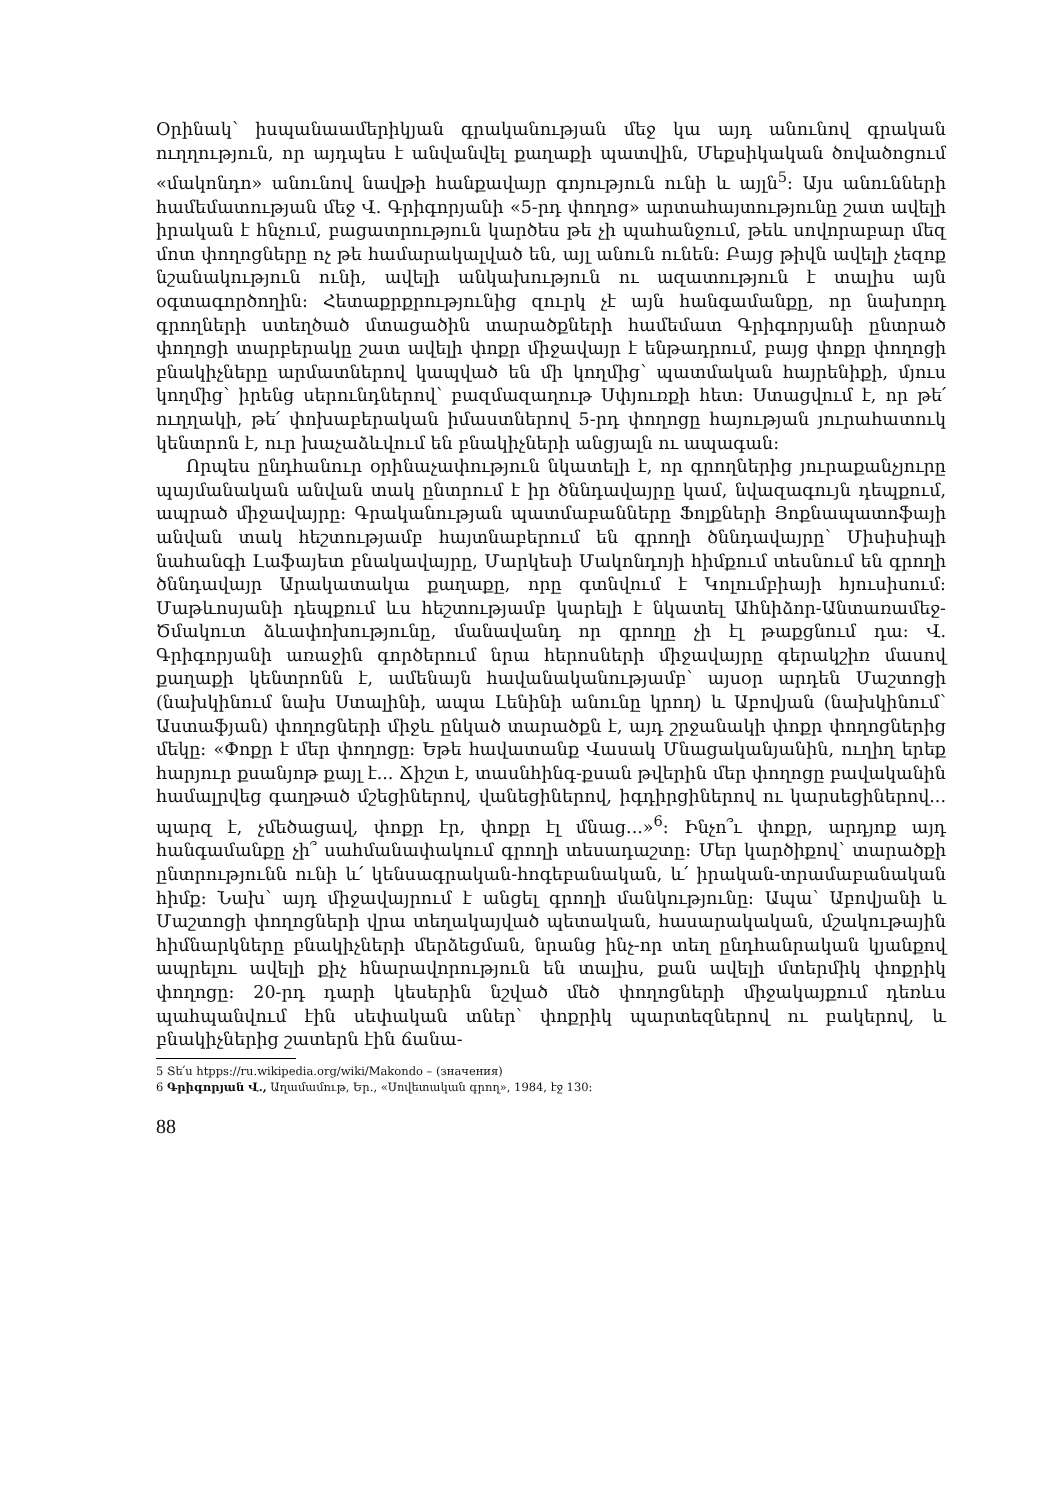Օրինակ՝ իսպանաամերիկյան գրականության մեջ կա այդ անունով գրական ուղղություն, որ այդպես է անվանվել քաղաքի պատվին, Մեքսիկական ծովածոցում «մակոնդո» անունով նավթի հանքավայր գոյություն ունի և այլն<sup>5</sup>: Այս անունների համեմատության մեջ Վ. Գրիգորյանի «5-րդ փողոց» արտահայտությունը շատ ավելի իրական է հնչում, բացատրություն կարծես թե չի պահանջում, թեև սովորաբար մեզ մոտ փողոցները ոչ թե համարակալված են, այլ անուն ունեն: Բայց թիվն ավելի չեզոք նշանակություն ունի, ավելի անկախություն ու ազատություն է տալիս այն օգտագործողին: Հետաքրքրությունից զուրկ չէ այն հանգամանքը, որ նախորդ գրողների ստեղծած մտացածին տարածքների համեմատ Գրիգորյանի ընտրած փողոցի տարբերակը շատ ավելի փոքր միջավայր է ենթադրում, բայց փոքր փողոցի բնակիչները արմատներով կապված են մի կողմից՝ պատմական հայրենիքի, մյուս կողմից՝ իրենց սերունդներով՝ բազմազաղութ Սփյուռքի հետ: Ստացվում է, որ թե՛ ուղղակի, թե՛ փոխաբերական իմաստներով 5-րդ փողոցը հայության յուրահատուկ կենտրոն է, ուր խաչաձևվում են բնակիչների անցյալն ու ապագան:
Որպես ընդհանուր օրինաչափություն նկատելի է, որ գրողներից յուրաքանչյուրը պայմանական անվան տակ ընտրում է իր ծննդավայրը կամ, նվազագույն դեպքում, ապրած միջավայրը: Գրականության պատմաբանները Ֆոլքների Յոքնապատոֆայի անվան տակ հեշտությամբ հայտնաբերում են գրողի ծննդավայրը՝ Միսիսիպի նահանգի Լաֆայետ բնակավայրը, Մարկեսի Մակոնդոյի հիմքում տեսնում են գրողի ծննդավայր Արակատակա քաղաքը, որը գտնվում է Կոլումբիայի հյուսիսում: Մաթևոսյանի դեպքում ևս հեշտությամբ կարելի է նկատել Ահնիձոր-Անտառամեջ-Ծմակուտ ձևափոխությունը, մանավանդ որ գրողը չի էլ թաքցնում դա: Վ. Գրիգորյանի առաջին գործերում նրա հերոսների միջավայրը գերակշիռ մասով քաղաքի կենտրոնն է, ամենայն հավանականությամբ՝ այսօր արդեն Մաշտոցի (նախկինում նախ Ստալինի, ապա Լենինի անունը կրող) և Աբովյան (նախկինում՝ Աստաֆյան) փողոցների միջև ընկած տարածքն է, այդ շրջանակի փոքր փողոցներից մեկը: «Փոքր է մեր փողոցը: Եթե հավատանք Վասակ Մնացականյանին, ուղիղ երեք հարյուր քսանյոթ քայլ է... Ճիշտ է, տասնհինգ-քսան թվերին մեր փողոցը բավականին համալրվեց գաղթած մշեցիներով, վանեցիներով, իգդիրցիներով ու կարսեցիներով... պարզ է, չմեծացավ, փոքր էր, փոքր էլ մնաց...»<sup>6</sup>: Ինչո՞ւ փոքր, արդյոք այդ հանգամանքը չի՞ սահմանափակում գրողի տեսադաշտը: Մեր կարծիքով՝ տարածքի ընտրությունն ունի և՛ կենսագրական-հոգեբանական, և՛ իրական-տրամաբանական հիմք: Նախ՝ այդ միջավայրում է անցել գրողի մանկությունը: Ապա՝ Աբովյանի և Մաշտոցի փողոցների վրա տեղակայված պետական, հասարակական, մշակութային հիմնարկները բնակիչների մերձեցման, նրանց ինչ-որ տեղ ընդհանրական կյանքով ապրելու ավելի քիչ հնարավորություն են տալիս, քան ավելի մտերմիկ փոքրիկ փողոցը: 20-րդ դարի կեսերին նշված մեծ փողոցների միջակայքում դեռևս պահպանվում էին սեփական տներ՝ փոքրիկ պարտեզներով ու բակերով, և բնակիչներից շատերն էին ճանա-
5 Տե՛ս htpps://ru.wikipedia.org/wiki/Makondo – (значения)
6 Գրիգորյան Վ., Աղամամութ, Եր., «Սովետական գրող», 1984, էջ 130:
88